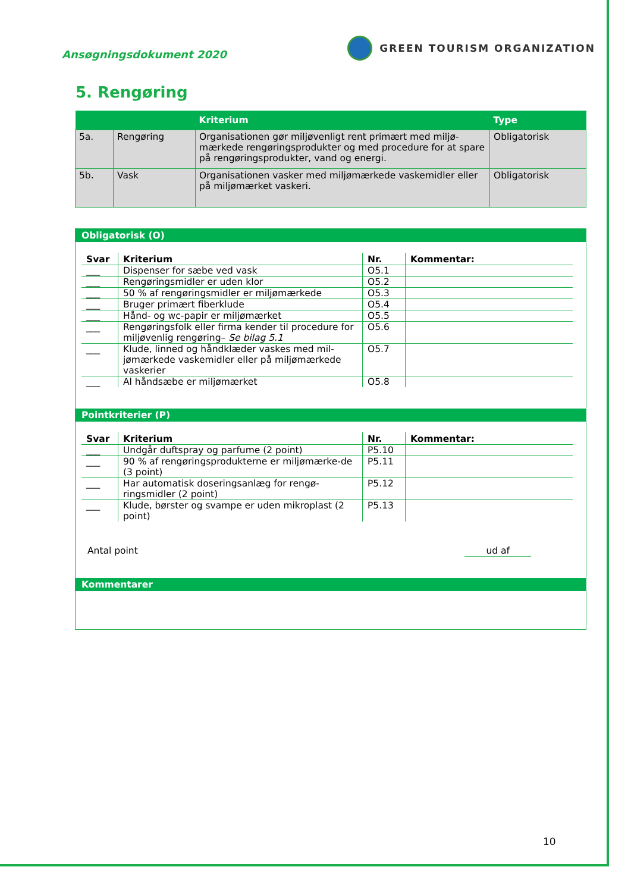Ansøgningsdokument 2020
GREEN TOURISM ORGANIZATION
5. Rengøring
| | | Kriterium | Type |
| --- | --- | --- | --- |
| 5a. | Rengøring | Organisationen gør miljøvenligt rent primært med miljø-mærkede rengøringsprodukter og med procedure for at spare på rengøringsprodukter, vand og energi. | Obligatorisk |
| 5b. | Vask | Organisationen vasker med miljømærkede vaskemidler eller på miljømærket vaskeri. | Obligatorisk |
Obligatorisk (O)
| Svar | Kriterium | Nr. | Kommentar: |
| --- | --- | --- | --- |
| ___ | Dispenser for sæbe ved vask | O5.1 | |
| ___ | Rengøringsmidler er uden klor | O5.2 | |
| ___ | 50 % af rengøringsmidler er miljømærkede | O5.3 | |
| ___ | Bruger primært fiberklude | O5.4 | |
| ___ | Hånd- og wc-papir er miljømærket | O5.5 | |
| ___ | Rengøringsfolk eller firma kender til procedure for miljøvenlig rengøring– Se bilag 5.1 | O5.6 | |
| ___ | Klude, linned og håndklæder vaskes med mil-jømærkede vaskemidler eller på miljømærkede vaskerier | O5.7 | |
| ___ | Al håndsæbe er miljømærket | O5.8 | |
Pointkriterier (P)
| Svar | Kriterium | Nr. | Kommentar: |
| --- | --- | --- | --- |
| ___ | Undgår duftspray og parfume (2 point) | P5.10 | |
| ___ | 90 % af rengøringsprodukterne er miljømærke-de (3 point) | P5.11 | |
| ___ | Har automatisk doseringsanlæg for rengø-ringsmidler (2 point) | P5.12 | |
| ___ | Klude, børster og svampe er uden mikroplast (2 point) | P5.13 | |
Antal point ud af
Kommentarer
10